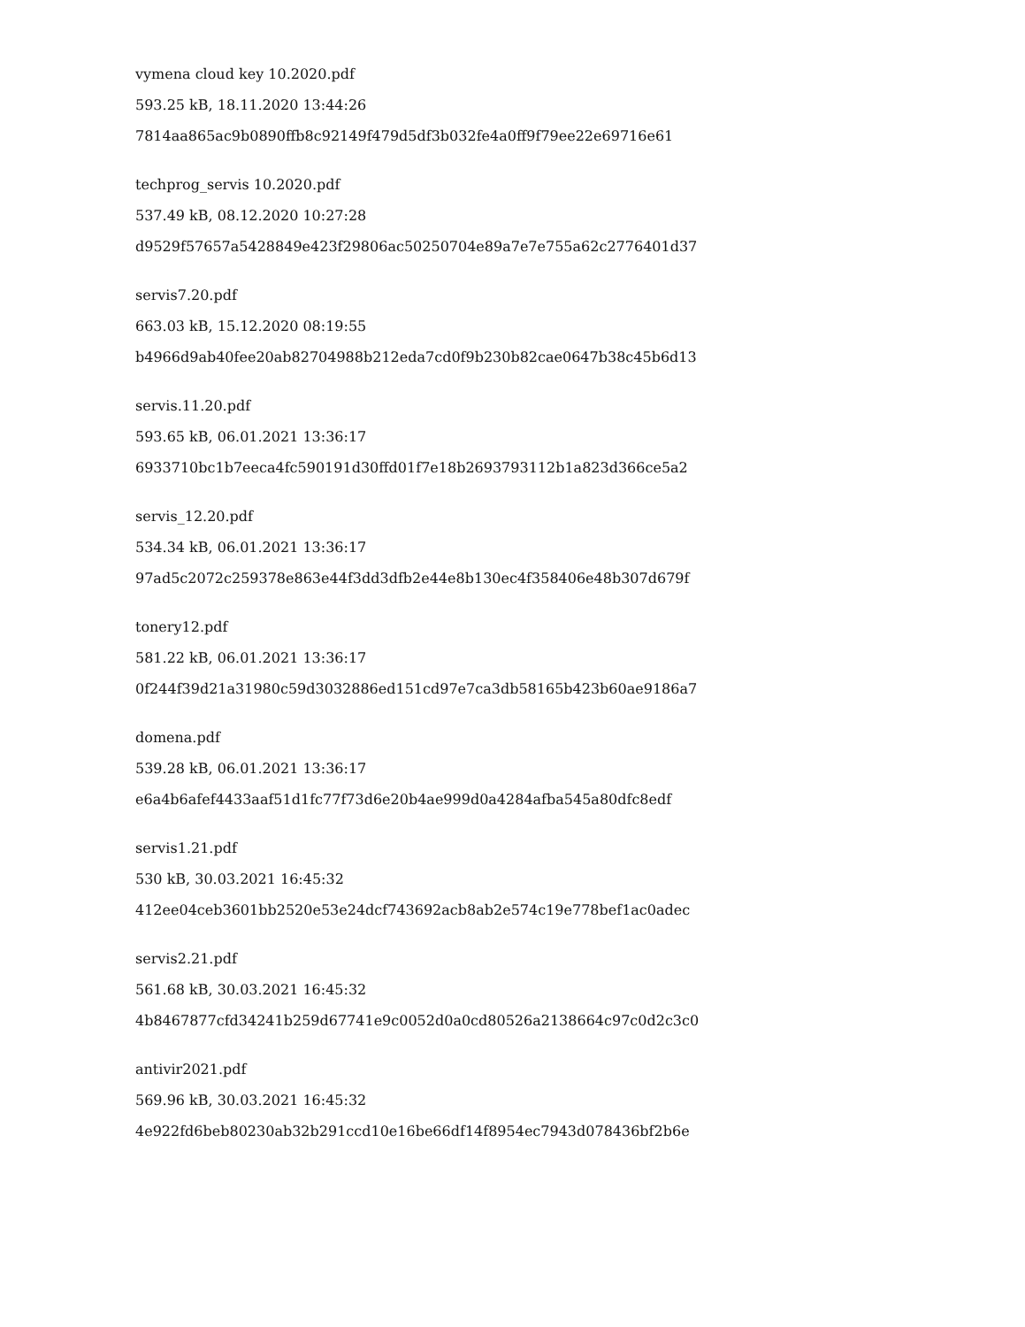vymena cloud key 10.2020.pdf
593.25 kB, 18.11.2020 13:44:26
7814aa865ac9b0890ffb8c92149f479d5df3b032fe4a0ff9f79ee22e69716e61
techprog_servis 10.2020.pdf
537.49 kB, 08.12.2020 10:27:28
d9529f57657a5428849e423f29806ac50250704e89a7e7e755a62c2776401d37
servis7.20.pdf
663.03 kB, 15.12.2020 08:19:55
b4966d9ab40fee20ab82704988b212eda7cd0f9b230b82cae0647b38c45b6d13
servis.11.20.pdf
593.65 kB, 06.01.2021 13:36:17
6933710bc1b7eeca4fc590191d30ffd01f7e18b2693793112b1a823d366ce5a2
servis_12.20.pdf
534.34 kB, 06.01.2021 13:36:17
97ad5c2072c259378e863e44f3dd3dfb2e44e8b130ec4f358406e48b307d679f
tonery12.pdf
581.22 kB, 06.01.2021 13:36:17
0f244f39d21a31980c59d3032886ed151cd97e7ca3db58165b423b60ae9186a7
domena.pdf
539.28 kB, 06.01.2021 13:36:17
e6a4b6afef4433aaf51d1fc77f73d6e20b4ae999d0a4284afba545a80dfc8edf
servis1.21.pdf
530 kB, 30.03.2021 16:45:32
412ee04ceb3601bb2520e53e24dcf743692acb8ab2e574c19e778bef1ac0adec
servis2.21.pdf
561.68 kB, 30.03.2021 16:45:32
4b8467877cfd34241b259d67741e9c0052d0a0cd80526a2138664c97c0d2c3c0
antivir2021.pdf
569.96 kB, 30.03.2021 16:45:32
4e922fd6beb80230ab32b291ccd10e16be66df14f8954ec7943d078436bf2b6e